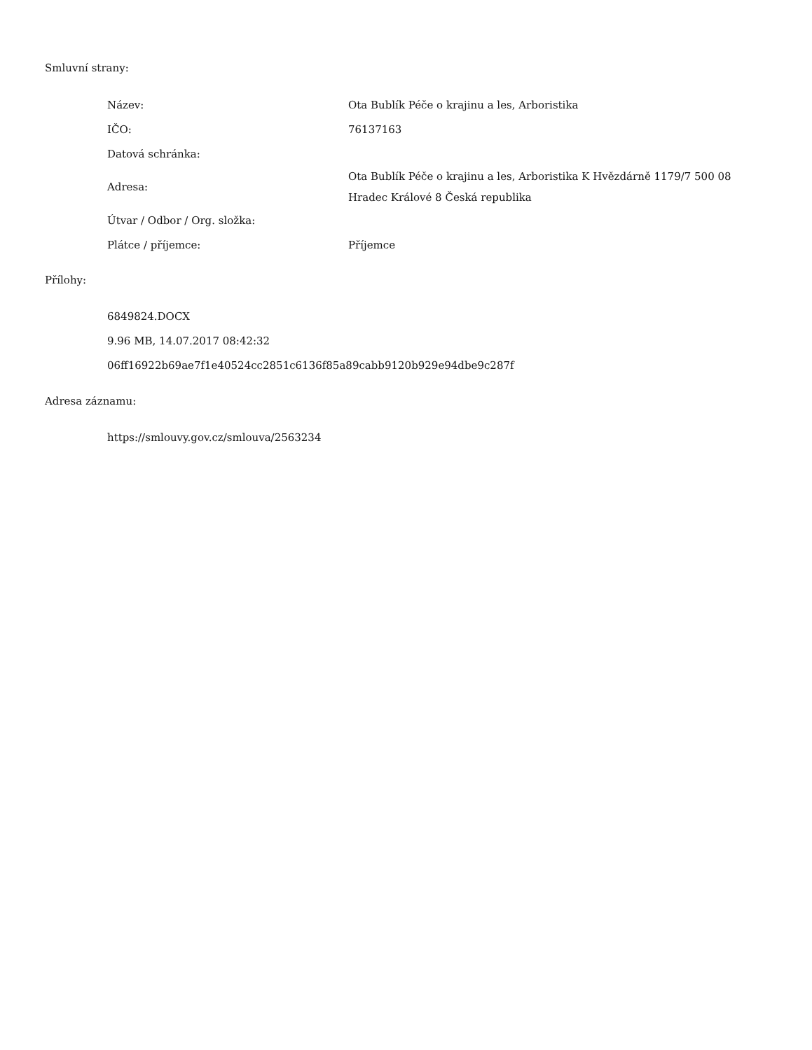Smluvní strany:
| Název: | Ota Bublík Péče o krajinu a les, Arboristika |
| IČO: | 76137163 |
| Datová schránka: | |
| Adresa: | Ota Bublík Péče o krajinu a les, Arboristika K Hvězdárně 1179/7 500 08 Hradec Králové 8 Česká republika |
| Útvar / Odbor / Org. složka: | |
| Plátce / příjemce: | Příjemce |
Přílohy:
6849824.DOCX
9.96 MB, 14.07.2017 08:42:32
06ff16922b69ae7f1e40524cc2851c6136f85a89cabb9120b929e94dbe9c287f
Adresa záznamu:
https://smlouvy.gov.cz/smlouva/2563234